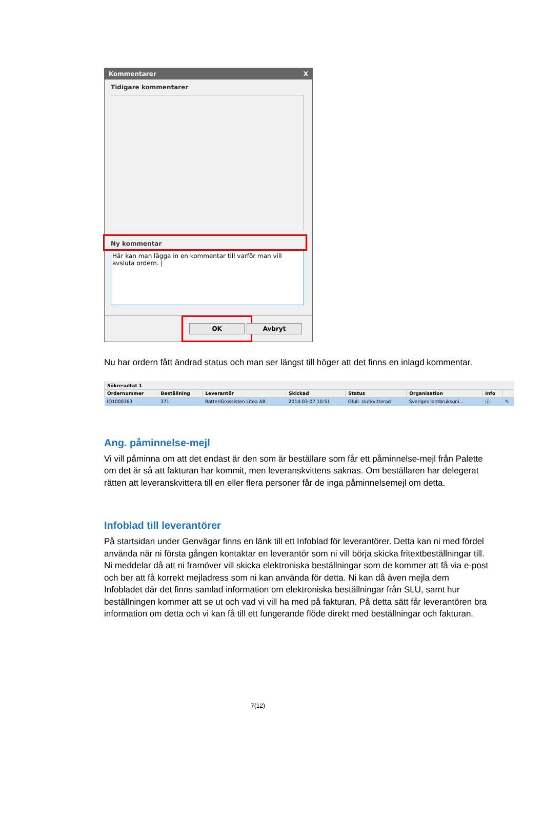Kommentarer X
Tidigare kommentarer
Ny kommentar
Här kan man lägga in en kommentar till varför man vill avsluta ordern. |
OK Avbryt
Nu har ordern fått ändrad status och man ser längst till höger att det finns en inlagd kommentar.
| Sökresultat 1 | | | | | | | |
| --- | --- | --- | --- | --- | --- | --- | --- |
| Ordernummer | Beställning | Leverantör | Skickad | Status | Organisation | Info | |
| IO1000363 | 371 | BatteriGrossisten Litea AB | 2014-03-07 10:51 | Ofull. slutkvitterad | Sveriges lantbruksuni... | ⓘ | ✎ |
Ang. påminnelse-mejl
Vi vill påminna om att det endast är den som är beställare som får ett påminnelse-mejl från Palette om det är så att fakturan har kommit, men leveranskvittens saknas. Om beställaren har delegerat rätten att leveranskvittera till en eller flera personer får de inga påminnelsemejl om detta.
Infoblad till leverantörer
På startsidan under Genvägar finns en länk till ett Infoblad för leverantörer. Detta kan ni med fördel använda när ni första gången kontaktar en leverantör som ni vill börja skicka fritextbeställningar till. Ni meddelar då att ni framöver vill skicka elektroniska beställningar som de kommer att få via e-post och ber att få korrekt mejladress som ni kan använda för detta. Ni kan då även mejla dem Infobladet där det finns samlad information om elektroniska beställningar från SLU, samt hur beställningen kommer att se ut och vad vi vill ha med på fakturan. På detta sätt får leverantören bra information om detta och vi kan få till ett fungerande flöde direkt med beställningar och fakturan.
7(12)